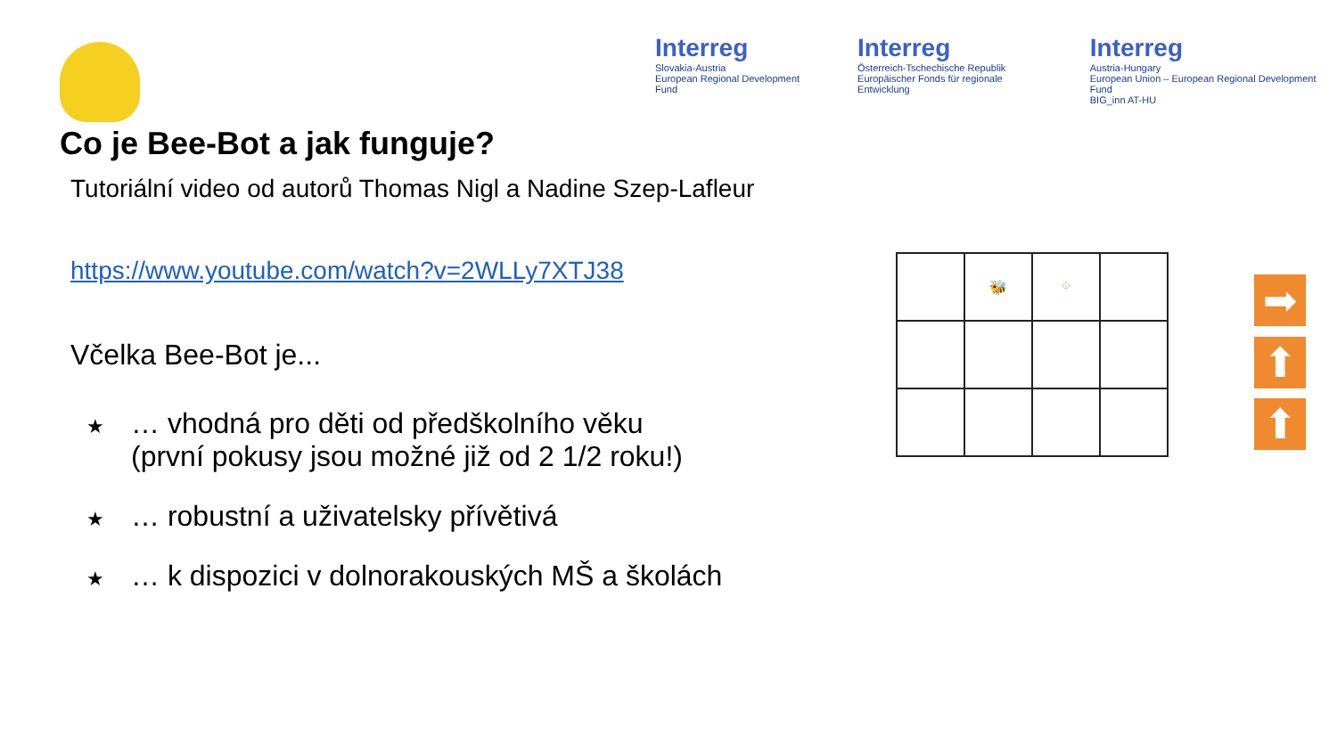Interreg
Slovakia-Austria
European Regional Development Fund
Interreg
Österreich-Tschechische Republik
Europäischer Fonds für regionale Entwicklung
Interreg
Austria-Hungary
European Union – European Regional Development Fund
BIG_inn AT-HU
Co je Bee-Bot a jak funguje?
Tutoriální video od autorů Thomas Nigl a Nadine Szep-Lafleur
https://www.youtube.com/watch?v=2WLLy7XTJ38
Včelka Bee-Bot je...
★ … vhodná pro děti od předškolního věku
(první pokusy jsou možné již od 2 1/2 roku!)
★ … robustní a uživatelsky přívětivá
★ … k dispozici v dolnorakouských MŠ a školách
| | 🐝 | ⌖ | |
➡
⬆
⬆